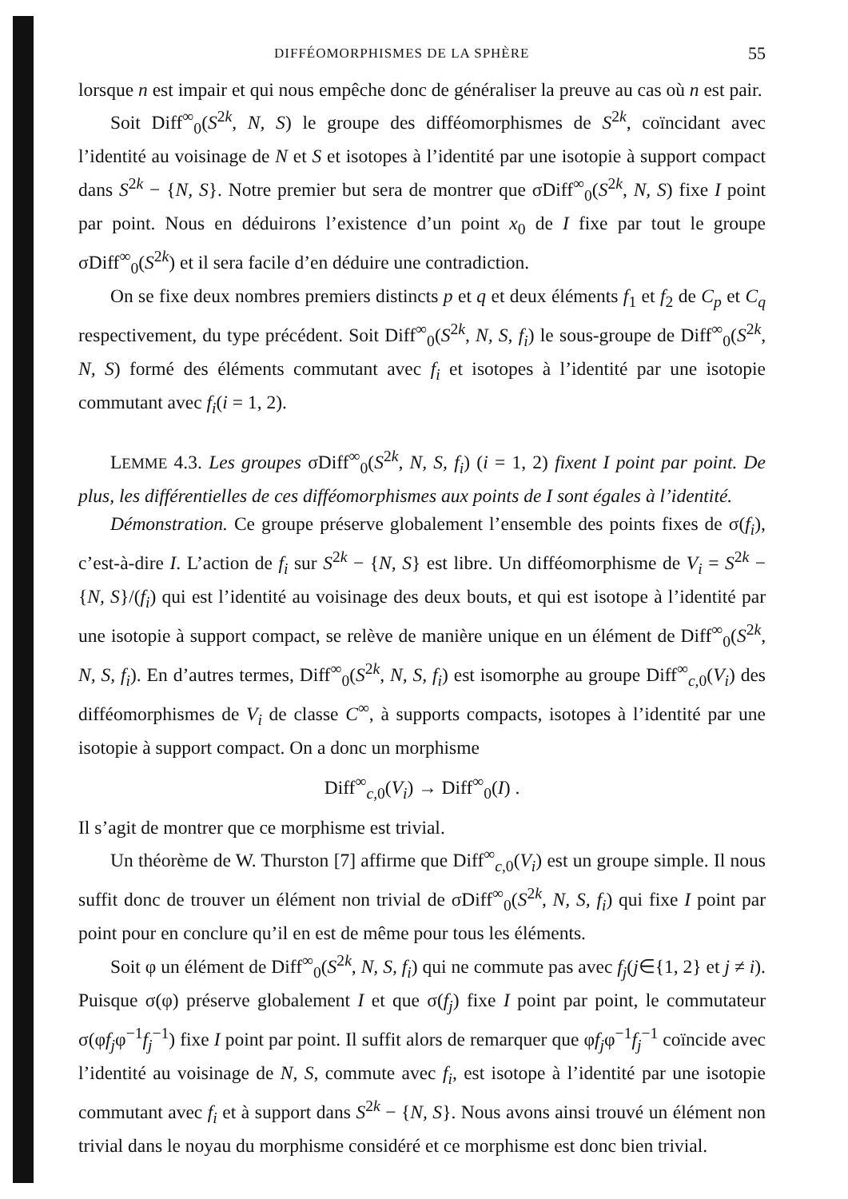DIFFÉOMORPHISMES DE LA SPHÈRE 55
lorsque n est impair et qui nous empêche donc de généraliser la preuve au cas où n est pair.
Soit Diff<sup>∞</sup><sub>0</sub>(S<sup>2k</sup>, N, S) le groupe des difféomorphismes de S<sup>2k</sup>, coïncidant avec l’identité au voisinage de N et S et isotopes à l’identité par une isotopie à support compact dans S<sup>2k</sup> − {N, S}. Notre premier but sera de montrer que σDiff<sup>∞</sup><sub>0</sub>(S<sup>2k</sup>, N, S) fixe I point par point. Nous en déduirons l’existence d’un point x<sub>0</sub> de I fixe par tout le groupe σDiff<sup>∞</sup><sub>0</sub>(S<sup>2k</sup>) et il sera facile d’en déduire une contradiction.
On se fixe deux nombres premiers distincts p et q et deux éléments f<sub>1</sub> et f<sub>2</sub> de C<sub>p</sub> et C<sub>q</sub> respectivement, du type précédent. Soit Diff<sup>∞</sup><sub>0</sub>(S<sup>2k</sup>, N, S, f<sub>i</sub>) le sous-groupe de Diff<sup>∞</sup><sub>0</sub>(S<sup>2k</sup>, N, S) formé des éléments commutant avec f<sub>i</sub> et isotopes à l’identité par une isotopie commutant avec f<sub>i</sub>(i = 1, 2).
LEMME 4.3. Les groupes σDiff<sup>∞</sup><sub>0</sub>(S<sup>2k</sup>, N, S, f<sub>i</sub>) (i = 1, 2) fixent I point par point. De plus, les différentielles de ces difféomorphismes aux points de I sont égales à l’identité.
Démonstration. Ce groupe préserve globalement l’ensemble des points fixes de σ(f<sub>i</sub>), c’est-à-dire I. L’action de f<sub>i</sub> sur S<sup>2k</sup> − {N, S} est libre. Un difféomorphisme de V<sub>i</sub> = S<sup>2k</sup> − {N, S}/(f<sub>i</sub>) qui est l’identité au voisinage des deux bouts, et qui est isotope à l’identité par une isotopie à support compact, se relève de manière unique en un élément de Diff<sup>∞</sup><sub>0</sub>(S<sup>2k</sup>, N, S, f<sub>i</sub>). En d’autres termes, Diff<sup>∞</sup><sub>0</sub>(S<sup>2k</sup>, N, S, f<sub>i</sub>) est isomorphe au groupe Diff<sup>∞</sup><sub>c,0</sub>(V<sub>i</sub>) des difféomorphismes de V<sub>i</sub> de classe C<sup>∞</sup>, à supports compacts, isotopes à l’identité par une isotopie à support compact. On a donc un morphisme
Diff<sup>∞</sup><sub>c,0</sub>(V<sub>i</sub>) → Diff<sup>∞</sup><sub>0</sub>(I) .
Il s’agit de montrer que ce morphisme est trivial.
Un théorème de W. Thurston [7] affirme que Diff<sup>∞</sup><sub>c,0</sub>(V<sub>i</sub>) est un groupe simple. Il nous suffit donc de trouver un élément non trivial de σDiff<sup>∞</sup><sub>0</sub>(S<sup>2k</sup>, N, S, f<sub>i</sub>) qui fixe I point par point pour en conclure qu’il en est de même pour tous les éléments.
Soit φ un élément de Diff<sup>∞</sup><sub>0</sub>(S<sup>2k</sup>, N, S, f<sub>i</sub>) qui ne commute pas avec f<sub>j</sub>(j∈{1, 2} et j ≠ i). Puisque σ(φ) préserve globalement I et que σ(f<sub>j</sub>) fixe I point par point, le commutateur σ(φf<sub>j</sub>φ<sup>−1</sup>f<sub>j</sub><sup>−1</sup>) fixe I point par point. Il suffit alors de remarquer que φf<sub>j</sub>φ<sup>−1</sup>f<sub>j</sub><sup>−1</sup> coïncide avec l’identité au voisinage de N, S, commute avec f<sub>i</sub>, est isotope à l’identité par une isotopie commutant avec f<sub>i</sub> et à support dans S<sup>2k</sup> − {N, S}. Nous avons ainsi trouvé un élément non trivial dans le noyau du morphisme considéré et ce morphisme est donc bien trivial.